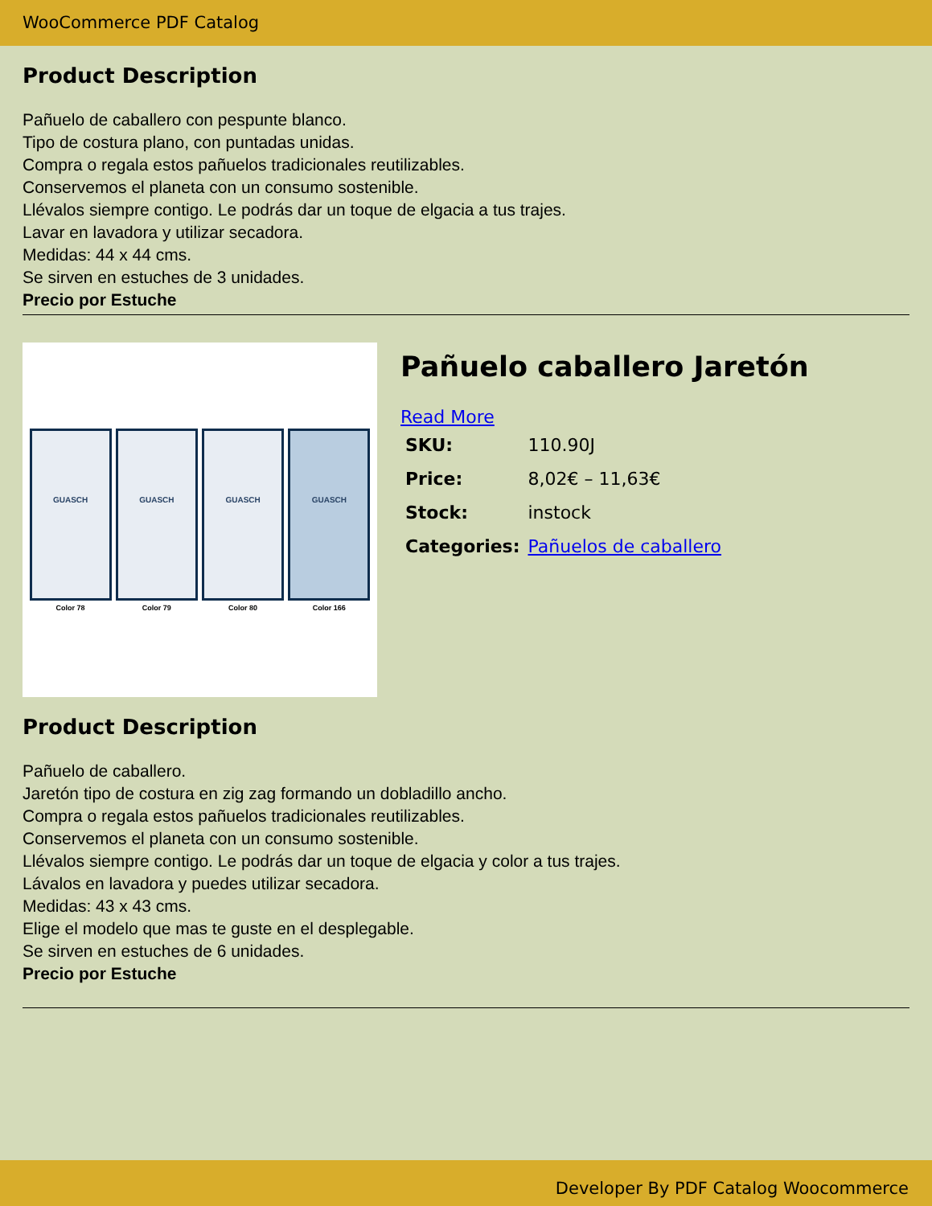WooCommerce PDF Catalog
Product Description
Pañuelo de caballero con pespunte blanco.
Tipo de costura plano, con puntadas unidas.
Compra o regala estos pañuelos tradicionales reutilizables.
Conservemos el planeta con un consumo sostenible.
Llévalos siempre contigo. Le podrás dar un toque de elgacia a tus trajes.
Lavar en lavadora y utilizar secadora.
Medidas: 44 x 44 cms.
Se sirven en estuches de 3 unidades.
Precio por Estuche
GUASCH
Color 78
GUASCH
Color 79
GUASCH
Color 80
GUASCH
Color 166
Pañuelo caballero Jaretón
Read More
| SKU: | 110.90J |
| Price: | 8,02€ – 11,63€ |
| Stock: | instock |
| Categories: | Pañuelos de caballero |
Product Description
Pañuelo de caballero.
Jaretón tipo de costura en zig zag formando un dobladillo ancho.
Compra o regala estos pañuelos tradicionales reutilizables.
Conservemos el planeta con un consumo sostenible.
Llévalos siempre contigo. Le podrás dar un toque de elgacia y color a tus trajes.
Lávalos en lavadora y puedes utilizar secadora.
Medidas: 43 x 43 cms.
Elige el modelo que mas te guste en el desplegable.
Se sirven en estuches de 6 unidades.
Precio por Estuche
Developer By PDF Catalog Woocommerce